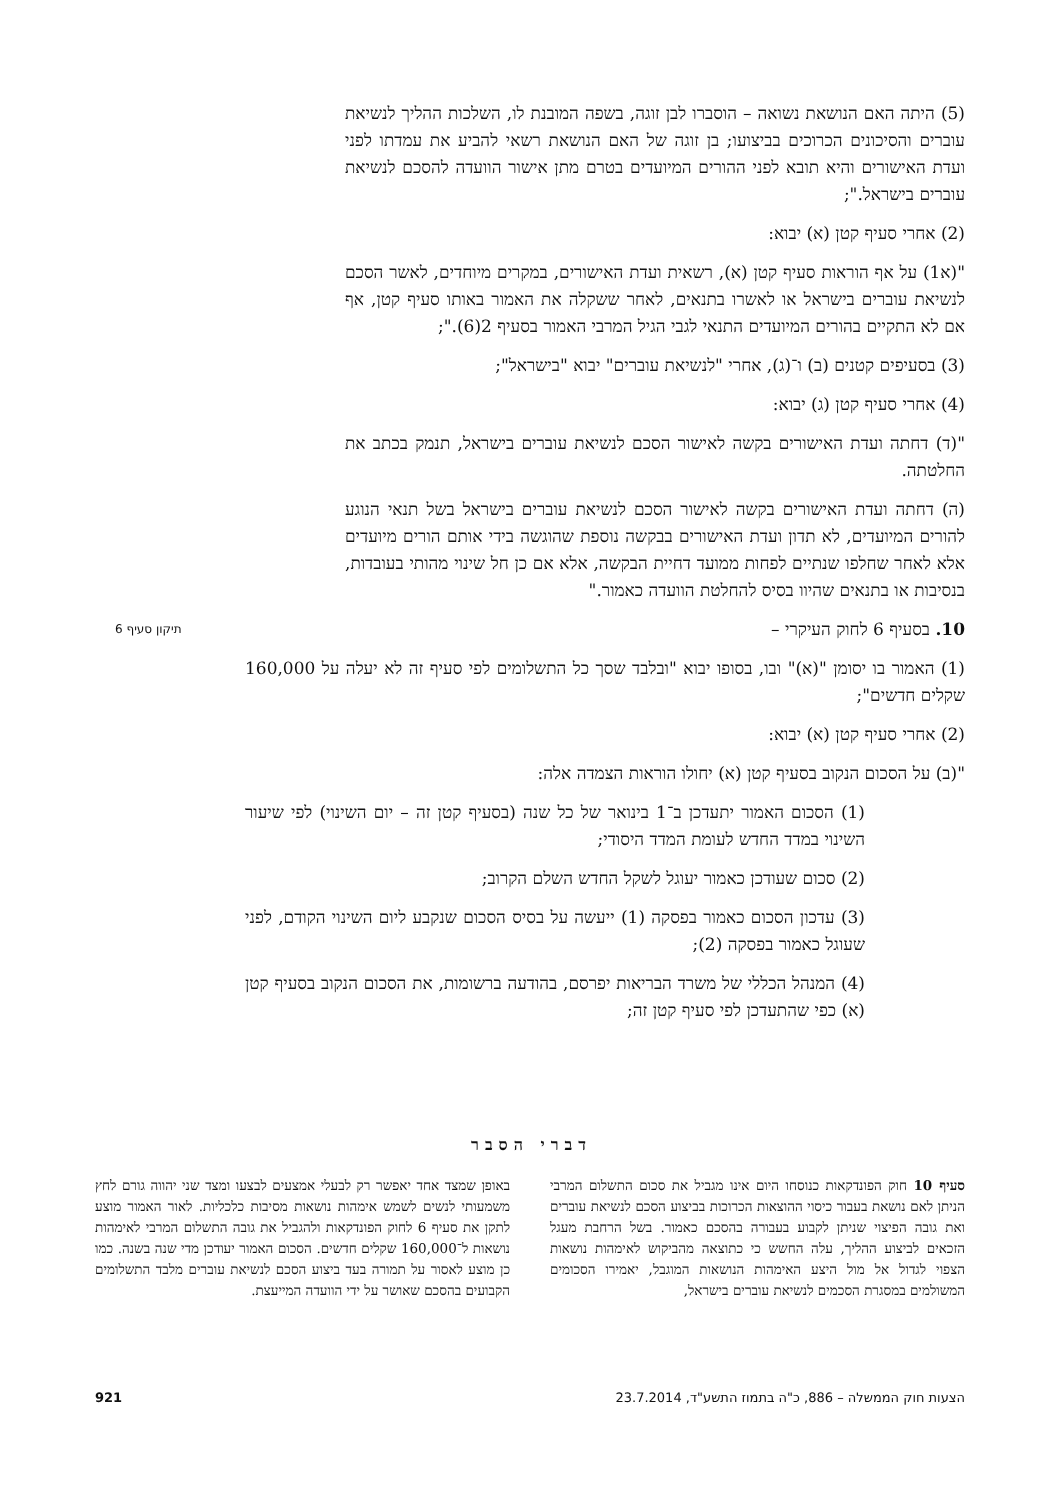(5) היתה האם הנושאת נשואה – הוסברו לבן זוגה, בשפה המובנת לו, השלכות ההליך לנשיאת עוברים והסיכונים הכרוכים בביצועו; בן זוגה של האם הנושאת רשאי להביע את עמדתו לפני ועדת האישורים והיא תובא לפני ההורים המיועדים בטרם מתן אישור הוועדה להסכם לנשיאת עוברים בישראל.";
(2) אחרי סעיף קטן (א) יבוא:
"(א1) על אף הוראות סעיף קטן (א), רשאית ועדת האישורים, במקרים מיוחדים, לאשר הסכם לנשיאת עוברים בישראל או לאשרו בתנאים, לאחר ששקלה את האמור באותו סעיף קטן, אף אם לא התקיים בהורים המיועדים התנאי לגבי הגיל המרבי האמור בסעיף 2(6).";
(3) בסעיפים קטנים (ב) ו־(ג), אחרי "לנשיאת עוברים" יבוא "בישראל";
(4) אחרי סעיף קטן (ג) יבוא:
"(ד) דחתה ועדת האישורים בקשה לאישור הסכם לנשיאת עוברים בישראל, תנמק בכתב את החלטתה.
(ה) דחתה ועדת האישורים בקשה לאישור הסכם לנשיאת עוברים בישראל בשל תנאי הנוגע להורים המיועדים, לא תדון ועדת האישורים בבקשה נוספת שהוגשה בידי אותם הורים מיועדים אלא לאחר שחלפו שנתיים לפחות ממועד דחיית הבקשה, אלא אם כן חל שינוי מהותי בעובדות, בנסיבות או בתנאים שהיוו בסיס להחלטת הוועדה כאמור."
10. בסעיף 6 לחוק העיקרי – תיקון סעיף 6
(1) האמור בו יסומן "(א)" ובו, בסופו יבוא "ובלבד שסך כל התשלומים לפי סעיף זה לא יעלה על 160,000 שקלים חדשים";
(2) אחרי סעיף קטן (א) יבוא:
"(ב) על הסכום הנקוב בסעיף קטן (א) יחולו הוראות הצמדה אלה:
(1) הסכום האמור יתעדכן ב־1 בינואר של כל שנה (בסעיף קטן זה – יום השינוי) לפי שיעור השינוי במדד החדש לעומת המדד היסודי;
(2) סכום שעודכן כאמור יעוגל לשקל החדש השלם הקרוב;
(3) עדכון הסכום כאמור בפסקה (1) ייעשה על בסיס הסכום שנקבע ליום השינוי הקודם, לפני שעוגל כאמור בפסקה (2);
(4) המנהל הכללי של משרד הבריאות יפרסם, בהודעה ברשומות, את הסכום הנקוב בסעיף קטן (א) כפי שהתעדכן לפי סעיף קטן זה;
דברי הסבר
סעיף 10 חוק הפונדקאות כנוסחו היום אינו מגביל את סכום התשלום המרבי הניתן לאם נושאת בעבור כיסוי ההוצאות הכרוכות בביצוע הסכם לנשיאת עוברים ואת גובה הפיצוי שניתן לקבוע בעבורה בהסכם כאמור. בשל הרחבת מעגל הזכאים לביצוע ההליך, עלה החשש כי כתוצאה מהביקוש לאימהות נושאות הצפוי לגדול אל מול היצע האימהות הנושאות המוגבל, יאמירו הסכומים המשולמים במסגרת הסכמים לנשיאת עוברים בישראל,
באופן שמצד אחד יאפשר רק לבעלי אמצעים לבצעו ומצד שני יהווה גורם לחץ משמעותי לנשים לשמש אימהות נושאות מסיבות כלכליות. לאור האמור מוצע לתקן את סעיף 6 לחוק הפונדקאות ולהגביל את גובה התשלום המרבי לאימהות נושאות ל־160,000 שקלים חדשים. הסכום האמור יעודכן מדי שנה בשנה. כמו כן מוצע לאסור על תמורה בעד ביצוע הסכם לנשיאת עוברים מלבד התשלומים הקבועים בהסכם שאושר על ידי הוועדה המייעצת.
הצעות חוק הממשלה – 886, כ"ה בתמוז התשע"ד, 23.7.2014 921